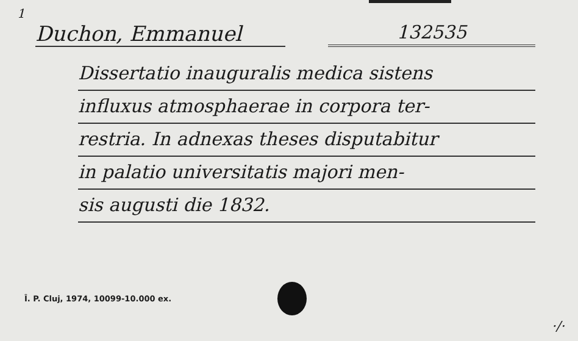1
Duchon, Emmanuel 132535
Dissertatio inauguralis medica sistens
influxus atmosphaerae in corpora ter-
restria. In adnexas theses disputabitur
in palatio universitatis majori men-
sis augusti die 1832.
Î. P. Cluj, 1974, 10099-10.000 ex.
·/·